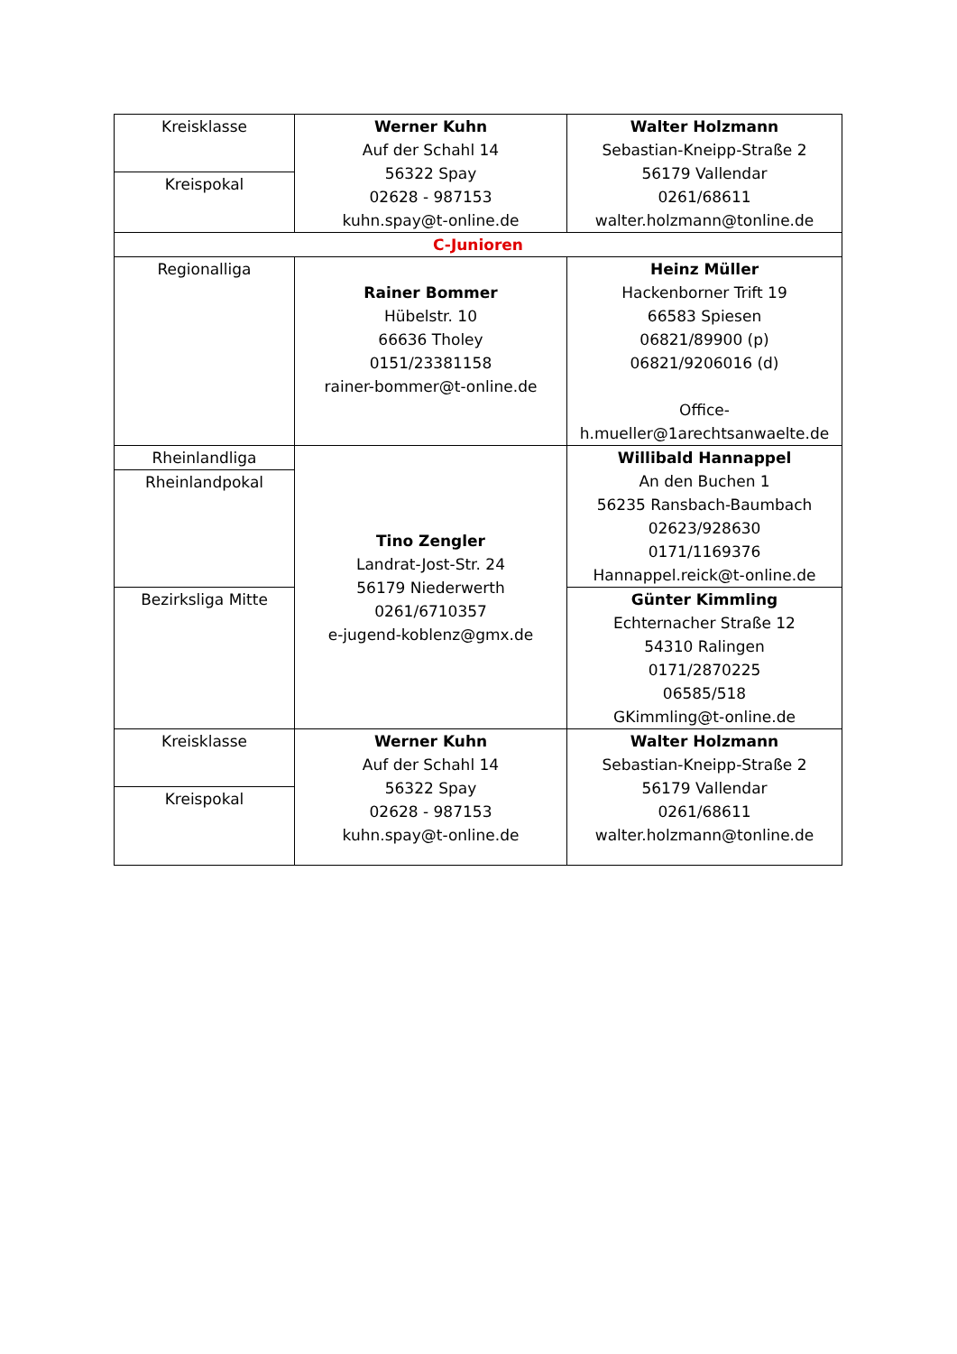| Kreisklasse | Werner Kuhn Auf der Schahl 14 56322 Spay 02628 - 987153 kuhn.spay@t-online.de | Walter Holzmann Sebastian-Kneipp-Straße 2 56179 Vallendar 0261/68611 walter.holzmann@tonline.de |
| Kreispokal | | |
| C-Junioren | | |
| Regionalliga | Rainer Bommer Hübelstr. 10 66636 Tholey 0151/23381158 rainer-bommer@t-online.de | Heinz Müller Hackenborner Trift 19 66583 Spiesen 06821/89900 (p) 06821/9206016 (d) Office- h.mueller@1arechtsanwaelte.de |
| Rheinlandliga | Tino Zengler Landrat-Jost-Str. 24 56179 Niederwerth 0261/6710357 e-jugend-koblenz@gmx.de | Willibald Hannappel An den Buchen 1 56235 Ransbach-Baumbach 02623/928630 0171/1169376 Hannappel.reick@t-online.de |
| Rheinlandpokal | | |
| Bezirksliga Mitte | | Günter Kimmling Echternacher Straße 12 54310 Ralingen 0171/2870225 06585/518 GKimmling@t-online.de |
| Kreisklasse | Werner Kuhn Auf der Schahl 14 56322 Spay 02628 - 987153 kuhn.spay@t-online.de | Walter Holzmann Sebastian-Kneipp-Straße 2 56179 Vallendar 0261/68611 walter.holzmann@tonline.de |
| Kreispokal | | |